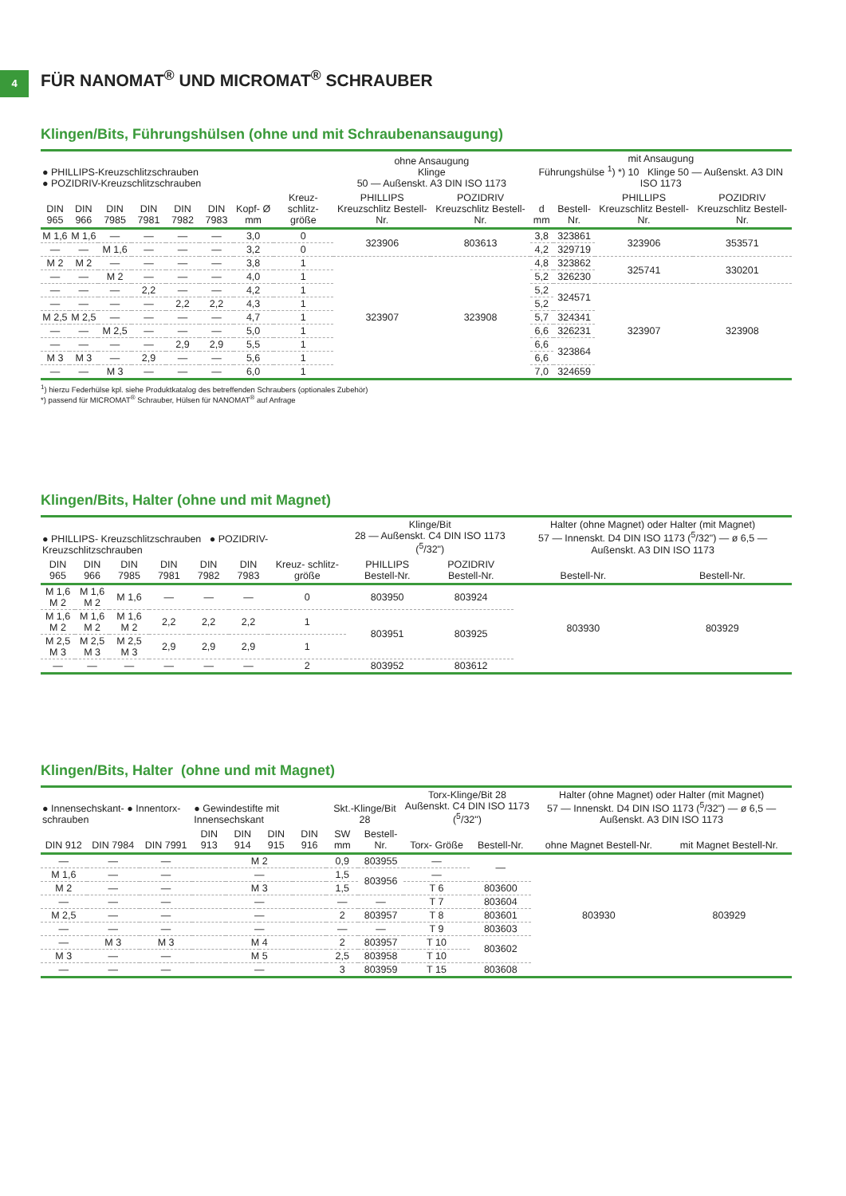4
FÜR NANOMAT<sup>®</sup> UND MICROMAT<sup>®</sup> SCHRAUBER
Klingen/Bits, Führungshülsen (ohne und mit Schraubenansaugung)
| ● PHILLIPS-Kreuzschlitzschrauben ● POZIDRIV-Kreuzschlitzschrauben | | | | | | | | ohne Ansaugung Klinge 50 — Außenskt. A3 DIN ISO 1173 | | mit Ansaugung Führungshülse <sup>1</sup>) *) 10 Klinge 50 — Außenskt. A3 DIN ISO 1173 | | | |
| --- | --- | --- | --- | --- | --- | --- | --- | --- | --- | --- | --- | --- | --- |
| DIN 965 | DIN 966 | DIN 7985 | DIN 7981 | DIN 7982 | DIN 7983 | Kopf- Ø mm | Kreuz- schlitz- größe | PHILLIPS Kreuzschlitz Bestell-Nr. | POZIDRIV Kreuzschlitz Bestell-Nr. | d mm | Bestell-Nr. | PHILLIPS Kreuzschlitz Bestell-Nr. | POZIDRIV Kreuzschlitz Bestell-Nr. |
| M 1,6 | M 1,6 | — | — | — | — | 3,0 | 0 | 323906 | 803613 | 3,8 | 323861 | 323906 | 353571 |
| — | — | M 1,6 | — | — | — | 3,2 | 0 | | | 4,2 | 329719 | | |
| M 2 | M 2 | — | — | — | — | 3,8 | 1 | 323907 | 323908 | 4,8 | 323862 | 325741 | 330201 |
| — | — | M 2 | — | — | — | 4,0 | 1 | | | 5,2 | 326230 | | |
| — | — | — | 2,2 | — | — | 4,2 | 1 | | | 5,2 | 324571 | 323907 | 323908 |
| — | — | — | — | 2,2 | 2,2 | 4,3 | 1 | | | 5,2 | | | |
| M 2,5 | M 2,5 | — | — | — | — | 4,7 | 1 | | | 5,7 | 324341 | | |
| — | — | M 2,5 | — | — | — | 5,0 | 1 | | | 6,6 | 326231 | | |
| — | — | — | — | 2,9 | 2,9 | 5,5 | 1 | | | 6,6 | 323864 | | |
| M 3 | M 3 | — | 2,9 | — | — | 5,6 | 1 | | | 6,6 | | | |
| — | — | M 3 | — | — | — | 6,0 | 1 | | | 7,0 | 324659 | | |
<sup>1</sup>) hierzu Federhülse kpl. siehe Produktkatalog des betreffenden Schraubers (optionales Zubehör)
*) passend für MICROMAT<sup>®</sup> Schrauber, Hülsen für NANOMAT<sup>®</sup> auf Anfrage
Klingen/Bits, Halter (ohne und mit Magnet)
| ● PHILLIPS- Kreuzschlitzschrauben ● POZIDRIV- Kreuzschlitzschrauben | | | | | | | Klinge/Bit 28 — Außenskt. C4 DIN ISO 1173 (<sup>5</sup>/32") | | Halter (ohne Magnet) oder Halter (mit Magnet) 57 — Innenskt. D4 DIN ISO 1173 (<sup>5</sup>/32") — ø 6,5 — Außenskt. A3 DIN ISO 1173 | |
| --- | --- | --- | --- | --- | --- | --- | --- | --- | --- | --- |
| DIN 965 | DIN 966 | DIN 7985 | DIN 7981 | DIN 7982 | DIN 7983 | Kreuz- schlitz- größe | PHILLIPS Bestell-Nr. | POZIDRIV Bestell-Nr. | Bestell-Nr. | Bestell-Nr. |
| M 1,6 M 2 | M 1,6 M 2 | M 1,6 | — | — | — | 0 | 803950 | 803924 | 803930 | 803929 |
| M 1,6 M 2 | M 1,6 M 2 | M 1,6 M 2 | 2,2 | 2,2 | 2,2 | 1 | 803951 | 803925 | | |
| M 2,5 M 3 | M 2,5 M 3 | M 2,5 M 3 | 2,9 | 2,9 | 2,9 | 1 | | | | |
| — | — | — | — | — | — | 2 | 803952 | 803612 | | |
Klingen/Bits, Halter (ohne und mit Magnet)
| ● Innensechskant- ● Innentorx- schrauben | | | ● Gewindestifte mit Innensechskant | | | | Skt.-Klinge/Bit 28 | | Torx-Klinge/Bit 28 Außenskt. C4 DIN ISO 1173 (<sup>5</sup>/32") | | Halter (ohne Magnet) oder Halter (mit Magnet) 57 — Innenskt. D4 DIN ISO 1173 (<sup>5</sup>/32") — ø 6,5 — Außenskt. A3 DIN ISO 1173 | |
| --- | --- | --- | --- | --- | --- | --- | --- | --- | --- | --- | --- | --- |
| DIN 912 | DIN 7984 | DIN 7991 | DIN 913 | DIN 914 | DIN 915 | DIN 916 | SW mm | Bestell-Nr. | Torx- Größe | Bestell-Nr. | ohne Magnet Bestell-Nr. | mit Magnet Bestell-Nr. |
| — | — | — | M 2 | | | | 0,9 | 803955 | — | — | 803930 | 803929 |
| M 1,6 | — | — | — | | | | 1,5 | 803956 | — | | | |
| M 2 | — | — | M 3 | | | | 1,5 | | T 6 | 803600 | | |
| — | — | — | — | | | | — | — | T 7 | 803604 | | |
| M 2,5 | — | — | — | | | | 2 | 803957 | T 8 | 803601 | | |
| — | — | — | — | | | | — | — | T 9 | 803603 | | |
| — | M 3 | M 3 | M 4 | | | | 2 | 803957 | T 10 | 803602 | | |
| M 3 | — | — | M 5 | | | | 2,5 | 803958 | T 10 | | | |
| — | — | — | — | | | | 3 | 803959 | T 15 | 803608 | | |